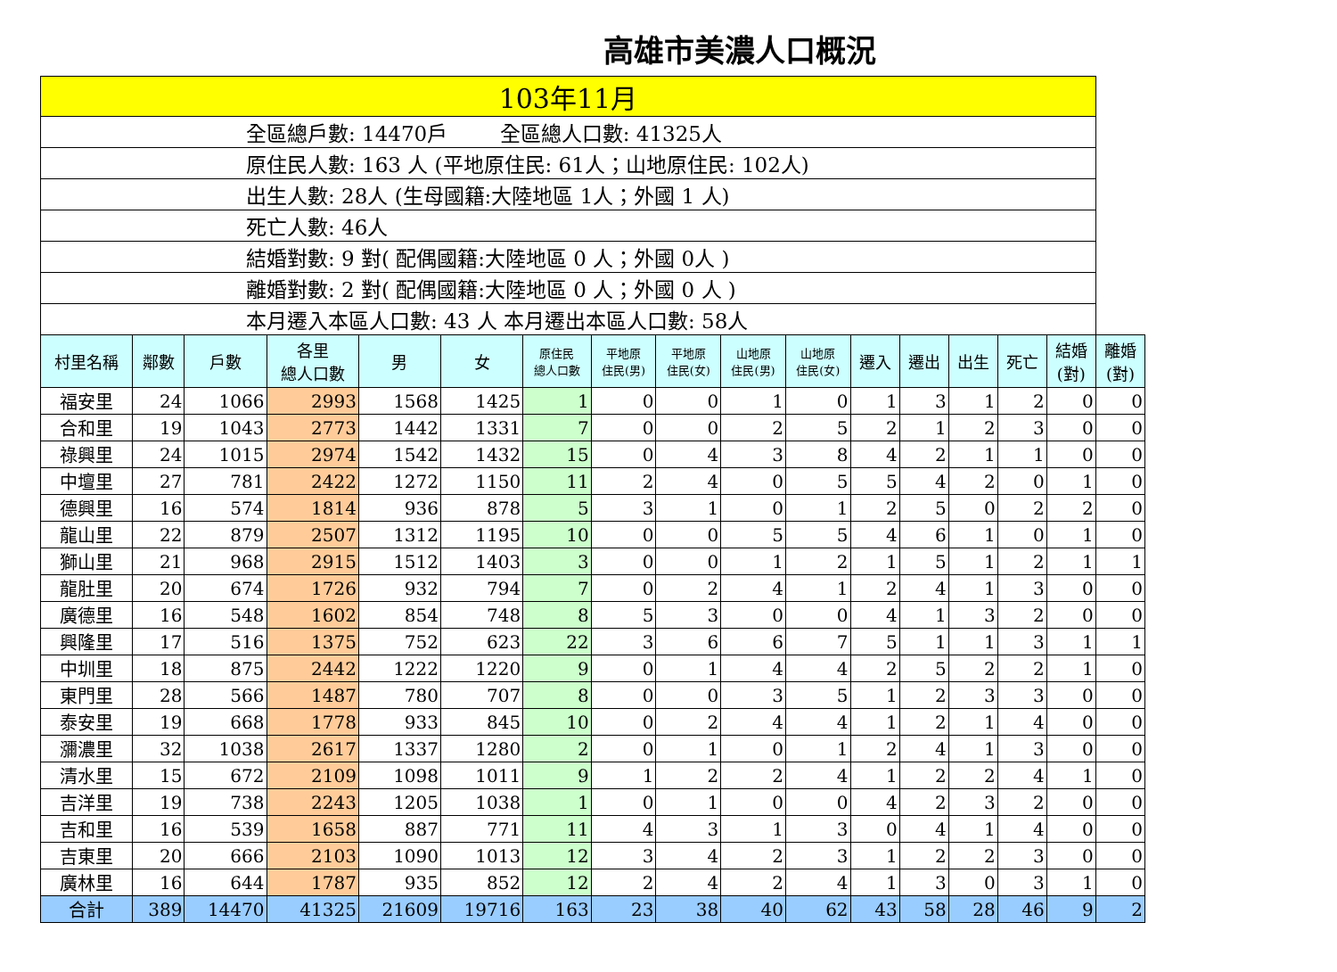高雄市美濃人口概況
| 103年11月 | | | | | | | | | | | | | | | | |
| 全區總戶數: 14470戶 全區總人口數: 41325人 | | | | | | | | | | | | | | | | |
| 原住民人數: 163 人 (平地原住民: 61人；山地原住民: 102人) | | | | | | | | | | | | | | | | |
| 出生人數: 28人 (生母國籍:大陸地區 1人；外國 1 人) | | | | | | | | | | | | | | | | |
| 死亡人數: 46人 | | | | | | | | | | | | | | | | |
| 結婚對數: 9 對( 配偶國籍:大陸地區 0 人；外國 0人 ) | | | | | | | | | | | | | | | | |
| 離婚對數: 2 對( 配偶國籍:大陸地區 0 人；外國 0 人 ) | | | | | | | | | | | | | | | | |
| 本月遷入本區人口數: 43 人 本月遷出本區人口數: 58人 | | | | | | | | | | | | | | | | |
| 村里名稱 | 鄰數 | 戶數 | 各里 總人口數 | 男 | 女 | 原住民 總人口數 | 平地原 住民(男) | 平地原 住民(女) | 山地原 住民(男) | 山地原 住民(女) | 遷入 | 遷出 | 出生 | 死亡 | 結婚 (對) | 離婚 (對) |
| 福安里 | 24 | 1066 | 2993 | 1568 | 1425 | 1 | 0 | 0 | 1 | 0 | 1 | 3 | 1 | 2 | 0 | 0 |
| 合和里 | 19 | 1043 | 2773 | 1442 | 1331 | 7 | 0 | 0 | 2 | 5 | 2 | 1 | 2 | 3 | 0 | 0 |
| 祿興里 | 24 | 1015 | 2974 | 1542 | 1432 | 15 | 0 | 4 | 3 | 8 | 4 | 2 | 1 | 1 | 0 | 0 |
| 中壇里 | 27 | 781 | 2422 | 1272 | 1150 | 11 | 2 | 4 | 0 | 5 | 5 | 4 | 2 | 0 | 1 | 0 |
| 德興里 | 16 | 574 | 1814 | 936 | 878 | 5 | 3 | 1 | 0 | 1 | 2 | 5 | 0 | 2 | 2 | 0 |
| 龍山里 | 22 | 879 | 2507 | 1312 | 1195 | 10 | 0 | 0 | 5 | 5 | 4 | 6 | 1 | 0 | 1 | 0 |
| 獅山里 | 21 | 968 | 2915 | 1512 | 1403 | 3 | 0 | 0 | 1 | 2 | 1 | 5 | 1 | 2 | 1 | 1 |
| 龍肚里 | 20 | 674 | 1726 | 932 | 794 | 7 | 0 | 2 | 4 | 1 | 2 | 4 | 1 | 3 | 0 | 0 |
| 廣德里 | 16 | 548 | 1602 | 854 | 748 | 8 | 5 | 3 | 0 | 0 | 4 | 1 | 3 | 2 | 0 | 0 |
| 興隆里 | 17 | 516 | 1375 | 752 | 623 | 22 | 3 | 6 | 6 | 7 | 5 | 1 | 1 | 3 | 1 | 1 |
| 中圳里 | 18 | 875 | 2442 | 1222 | 1220 | 9 | 0 | 1 | 4 | 4 | 2 | 5 | 2 | 2 | 1 | 0 |
| 東門里 | 28 | 566 | 1487 | 780 | 707 | 8 | 0 | 0 | 3 | 5 | 1 | 2 | 3 | 3 | 0 | 0 |
| 泰安里 | 19 | 668 | 1778 | 933 | 845 | 10 | 0 | 2 | 4 | 4 | 1 | 2 | 1 | 4 | 0 | 0 |
| 瀰濃里 | 32 | 1038 | 2617 | 1337 | 1280 | 2 | 0 | 1 | 0 | 1 | 2 | 4 | 1 | 3 | 0 | 0 |
| 清水里 | 15 | 672 | 2109 | 1098 | 1011 | 9 | 1 | 2 | 2 | 4 | 1 | 2 | 2 | 4 | 1 | 0 |
| 吉洋里 | 19 | 738 | 2243 | 1205 | 1038 | 1 | 0 | 1 | 0 | 0 | 4 | 2 | 3 | 2 | 0 | 0 |
| 吉和里 | 16 | 539 | 1658 | 887 | 771 | 11 | 4 | 3 | 1 | 3 | 0 | 4 | 1 | 4 | 0 | 0 |
| 吉東里 | 20 | 666 | 2103 | 1090 | 1013 | 12 | 3 | 4 | 2 | 3 | 1 | 2 | 2 | 3 | 0 | 0 |
| 廣林里 | 16 | 644 | 1787 | 935 | 852 | 12 | 2 | 4 | 2 | 4 | 1 | 3 | 0 | 3 | 1 | 0 |
| 合計 | 389 | 14470 | 41325 | 21609 | 19716 | 163 | 23 | 38 | 40 | 62 | 43 | 58 | 28 | 46 | 9 | 2 |